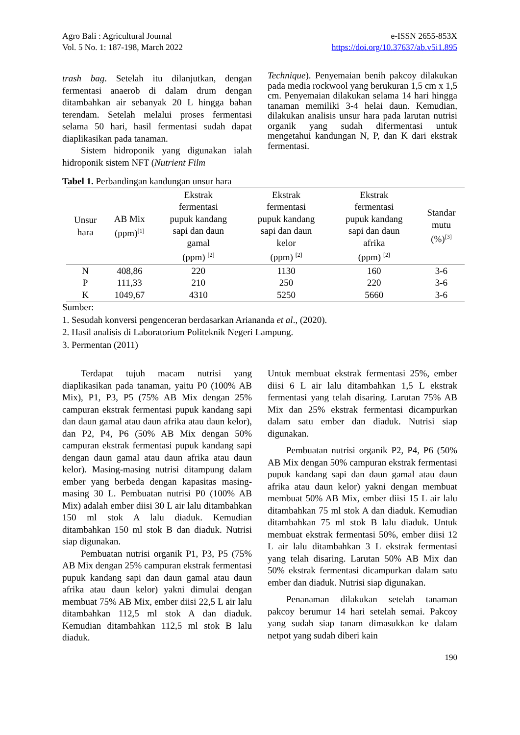Agro Bali : Agricultural Journal
Vol. 5 No. 1: 187-198, March 2022
e-ISSN 2655-853X
https://doi.org/10.37637/ab.v5i1.895
trash bag. Setelah itu dilanjutkan, dengan fermentasi anaerob di dalam drum dengan ditambahkan air sebanyak 20 L hingga bahan terendam. Setelah melalui proses fermentasi selama 50 hari, hasil fermentasi sudah dapat diaplikasikan pada tanaman.
Sistem hidroponik yang digunakan ialah hidroponik sistem NFT (Nutrient Film
Technique). Penyemaian benih pakcoy dilakukan pada media rockwool yang berukuran 1,5 cm x 1,5 cm. Penyemaian dilakukan selama 14 hari hingga tanaman memiliki 3-4 helai daun. Kemudian, dilakukan analisis unsur hara pada larutan nutrisi organik yang sudah difermentasi untuk mengetahui kandungan N, P, dan K dari ekstrak fermentasi.
Tabel 1. Perbandingan kandungan unsur hara
| Unsur hara | AB Mix (ppm)<sup>[1]</sup> | Ekstrak fermentasi pupuk kandang sapi dan daun gamal (ppm) <sup>[2]</sup> | Ekstrak fermentasi pupuk kandang sapi dan daun kelor (ppm) <sup>[2]</sup> | Ekstrak fermentasi pupuk kandang sapi dan daun afrika (ppm) <sup>[2]</sup> | Standar mutu (%)<sup>[3]</sup> |
| --- | --- | --- | --- | --- | --- |
| N | 408,86 | 220 | 1130 | 160 | 3-6 |
| P | 111,33 | 210 | 250 | 220 | 3-6 |
| K | 1049,67 | 4310 | 5250 | 5660 | 3-6 |
Sumber:
1. Sesudah konversi pengenceran berdasarkan Ariananda et al., (2020).
2. Hasil analisis di Laboratorium Politeknik Negeri Lampung.
3. Permentan (2011)
Terdapat tujuh macam nutrisi yang diaplikasikan pada tanaman, yaitu P0 (100% AB Mix), P1, P3, P5 (75% AB Mix dengan 25% campuran ekstrak fermentasi pupuk kandang sapi dan daun gamal atau daun afrika atau daun kelor), dan P2, P4, P6 (50% AB Mix dengan 50% campuran ekstrak fermentasi pupuk kandang sapi dengan daun gamal atau daun afrika atau daun kelor). Masing-masing nutrisi ditampung dalam ember yang berbeda dengan kapasitas masing-masing 30 L. Pembuatan nutrisi P0 (100% AB Mix) adalah ember diisi 30 L air lalu ditambahkan 150 ml stok A lalu diaduk. Kemudian ditambahkan 150 ml stok B dan diaduk. Nutrisi siap digunakan.
Pembuatan nutrisi organik P1, P3, P5 (75% AB Mix dengan 25% campuran ekstrak fermentasi pupuk kandang sapi dan daun gamal atau daun afrika atau daun kelor) yakni dimulai dengan membuat 75% AB Mix, ember diisi 22,5 L air lalu ditambahkan 112,5 ml stok A dan diaduk. Kemudian ditambahkan 112,5 ml stok B lalu diaduk.
Untuk membuat ekstrak fermentasi 25%, ember diisi 6 L air lalu ditambahkan 1,5 L ekstrak fermentasi yang telah disaring. Larutan 75% AB Mix dan 25% ekstrak fermentasi dicampurkan dalam satu ember dan diaduk. Nutrisi siap digunakan.
Pembuatan nutrisi organik P2, P4, P6 (50% AB Mix dengan 50% campuran ekstrak fermentasi pupuk kandang sapi dan daun gamal atau daun afrika atau daun kelor) yakni dengan membuat membuat 50% AB Mix, ember diisi 15 L air lalu ditambahkan 75 ml stok A dan diaduk. Kemudian ditambahkan 75 ml stok B lalu diaduk. Untuk membuat ekstrak fermentasi 50%, ember diisi 12 L air lalu ditambahkan 3 L ekstrak fermentasi yang telah disaring. Larutan 50% AB Mix dan 50% ekstrak fermentasi dicampurkan dalam satu ember dan diaduk. Nutrisi siap digunakan.
Penanaman dilakukan setelah tanaman pakcoy berumur 14 hari setelah semai. Pakcoy yang sudah siap tanam dimasukkan ke dalam netpot yang sudah diberi kain
190